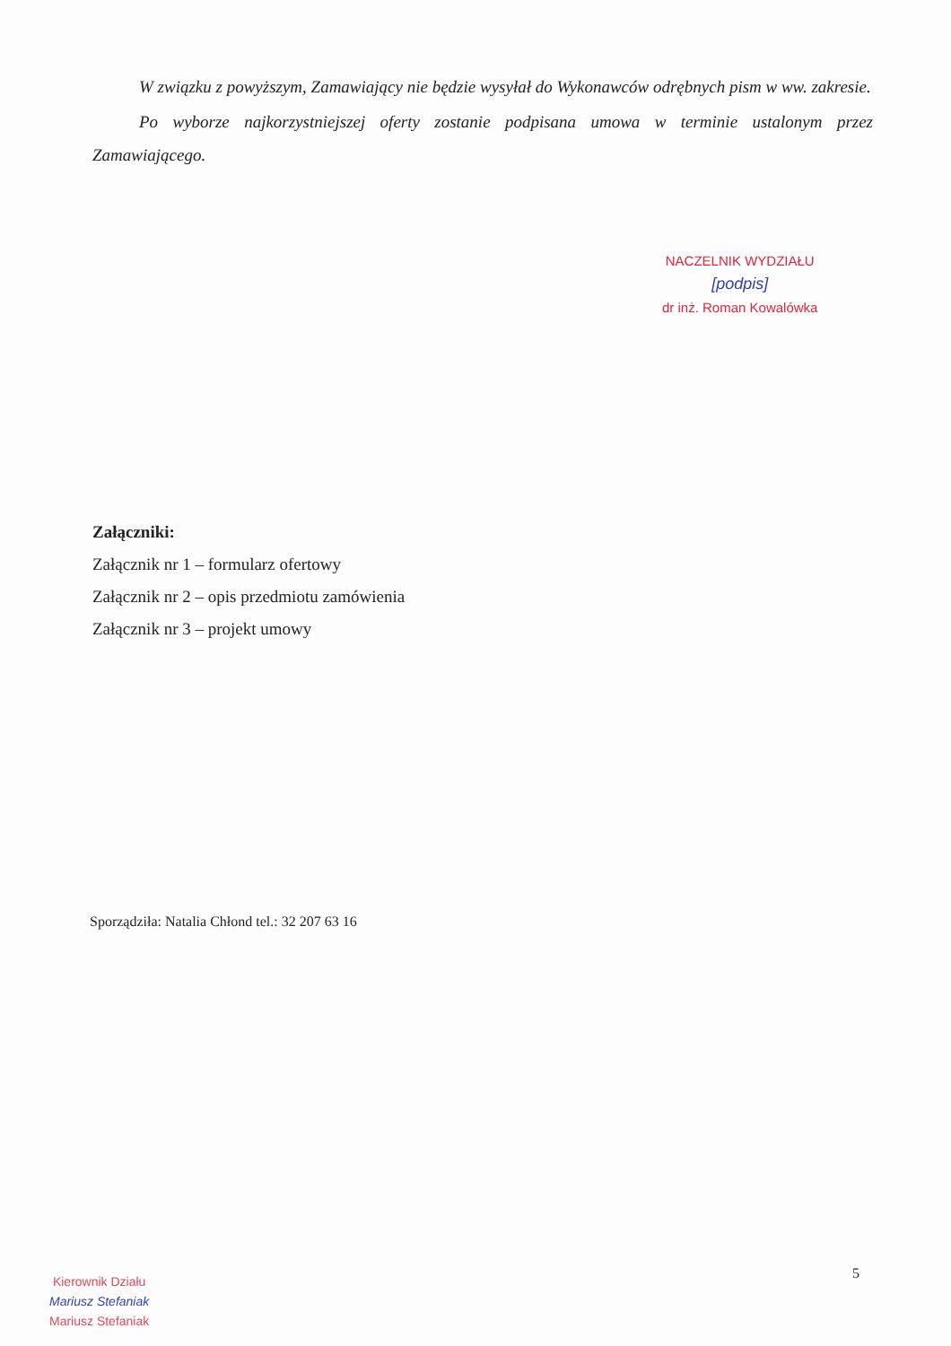W związku z powyższym, Zamawiający nie będzie wysyłał do Wykonawców odrębnych pism w ww. zakresie.
Po wyborze najkorzystniejszej oferty zostanie podpisana umowa w terminie ustalonym przez Zamawiającego.
NACZELNIK WYDZIAŁU
[podpis]
dr inż. Roman Kowalówka
Załączniki:
Załącznik nr 1 – formularz ofertowy
Załącznik nr 2 – opis przedmiotu zamówienia
Załącznik nr 3 – projekt umowy
Sporządziła: Natalia Chłond tel.: 32 207 63 16
5
Kierownik Działu
Mariusz Stefaniak
Mariusz Stefaniak